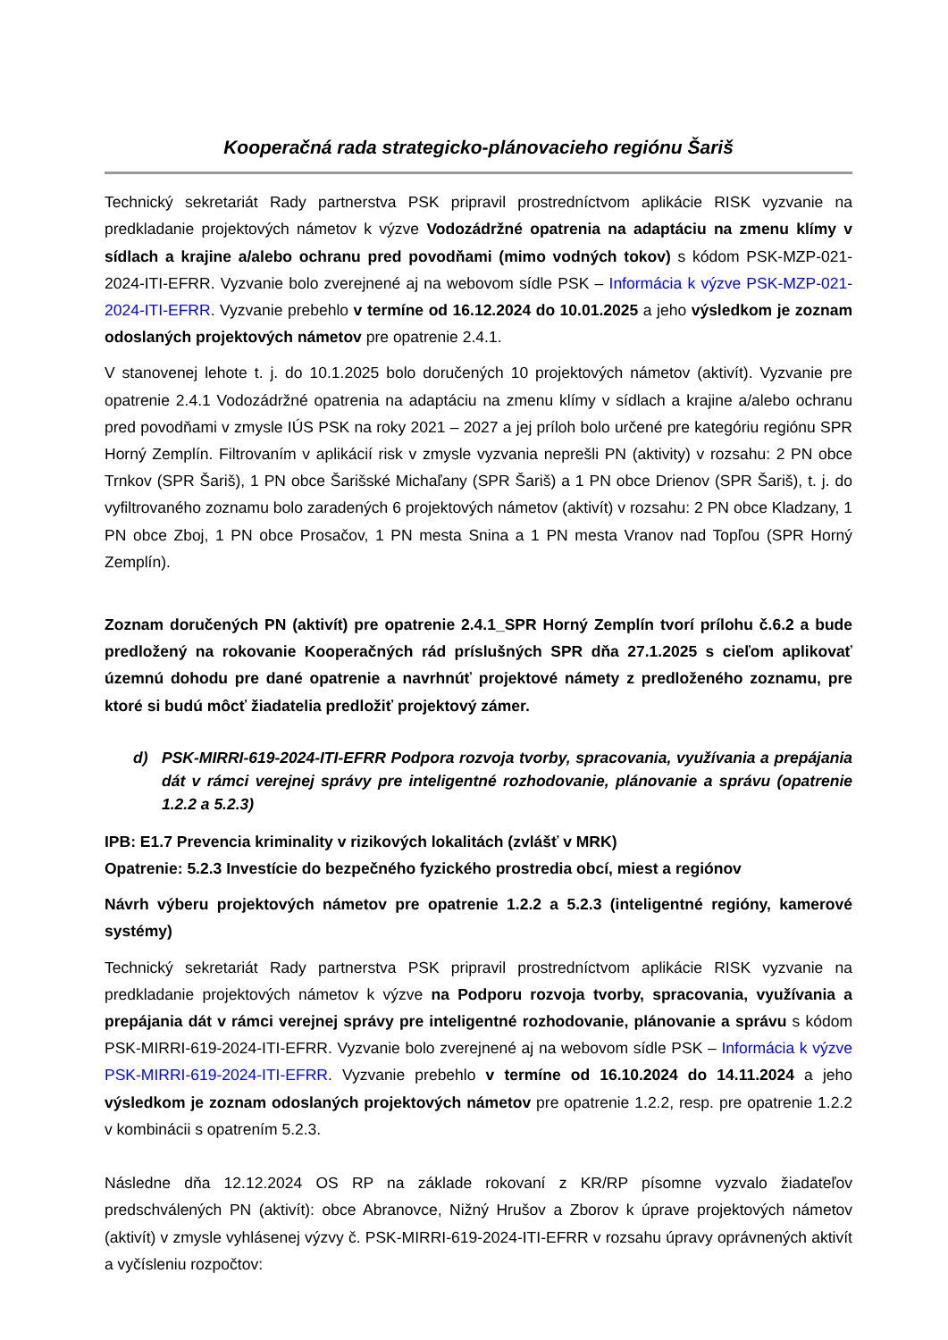Kooperačná rada strategicko-plánovacieho regiónu Šariš
Technický sekretariát Rady partnerstva PSK pripravil prostredníctvom aplikácie RISK vyzvanie na predkladanie projektových námetov k výzve Vodozádržné opatrenia na adaptáciu na zmenu klímy v sídlach a krajine a/alebo ochranu pred povodňami (mimo vodných tokov) s kódom PSK-MZP-021-2024-ITI-EFRR. Vyzvanie bolo zverejnené aj na webovom sídle PSK – Informácia k výzve PSK-MZP-021-2024-ITI-EFRR. Vyzvanie prebehlo v termíne od 16.12.2024 do 10.01.2025 a jeho výsledkom je zoznam odoslaných projektových námetov pre opatrenie 2.4.1.
V stanovenej lehote t. j. do 10.1.2025 bolo doručených 10 projektových námetov (aktivít). Vyzvanie pre opatrenie 2.4.1 Vodozádržné opatrenia na adaptáciu na zmenu klímy v sídlach a krajine a/alebo ochranu pred povodňami v zmysle IÚS PSK na roky 2021 – 2027 a jej príloh bolo určené pre kategóriu regiónu SPR Horný Zemplín. Filtrovaním v aplikácií risk v zmysle vyzvania neprešli PN (aktivity) v rozsahu: 2 PN obce Trnkov (SPR Šariš), 1 PN obce Šarišské Michaľany (SPR Šariš) a 1 PN obce Drienov (SPR Šariš), t. j. do vyfiltrovaného zoznamu bolo zaradených 6 projektových námetov (aktivít) v rozsahu: 2 PN obce Kladzany, 1 PN obce Zboj, 1 PN obce Prosačov, 1 PN mesta Snina a 1 PN mesta Vranov nad Topľou (SPR Horný Zemplín).
Zoznam doručených PN (aktivít) pre opatrenie 2.4.1_SPR Horný Zemplín tvorí prílohu č.6.2 a bude predložený na rokovanie Kooperačných rád príslušných SPR dňa 27.1.2025 s cieľom aplikovať územnú dohodu pre dané opatrenie a navrhnúť projektové námety z predloženého zoznamu, pre ktoré si budú môcť žiadatelia predložiť projektový zámer.
d) PSK-MIRRI-619-2024-ITI-EFRR Podpora rozvoja tvorby, spracovania, využívania a prepájania dát v rámci verejnej správy pre inteligentné rozhodovanie, plánovanie a správu (opatrenie 1.2.2 a 5.2.3)
IPB: E1.7 Prevencia kriminality v rizikových lokalitách (zvlášť v MRK)
Opatrenie: 5.2.3 Investície do bezpečného fyzického prostredia obcí, miest a regiónov
Návrh výberu projektových námetov pre opatrenie 1.2.2 a 5.2.3 (inteligentné regióny, kamerové systémy)
Technický sekretariát Rady partnerstva PSK pripravil prostredníctvom aplikácie RISK vyzvanie na predkladanie projektových námetov k výzve na Podporu rozvoja tvorby, spracovania, využívania a prepájania dát v rámci verejnej správy pre inteligentné rozhodovanie, plánovanie a správu s kódom PSK-MIRRI-619-2024-ITI-EFRR. Vyzvanie bolo zverejnené aj na webovom sídle PSK – Informácia k výzve PSK-MIRRI-619-2024-ITI-EFRR. Vyzvanie prebehlo v termíne od 16.10.2024 do 14.11.2024 a jeho výsledkom je zoznam odoslaných projektových námetov pre opatrenie 1.2.2, resp. pre opatrenie 1.2.2 v kombinácii s opatrením 5.2.3.
Následne dňa 12.12.2024 OS RP na základe rokovaní z KR/RP písomne vyzvalo žiadateľov predschválených PN (aktivít): obce Abranovce, Nižný Hrušov a Zborov k úprave projektových námetov (aktivít) v zmysle vyhlásenej výzvy č. PSK-MIRRI-619-2024-ITI-EFRR v rozsahu úpravy oprávnených aktivít a vyčísleniu rozpočtov: